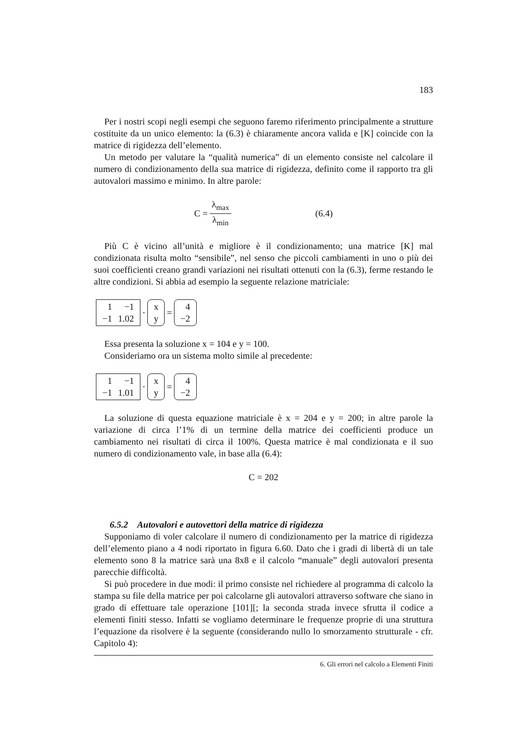183
Per i nostri scopi negli esempi che seguono faremo riferimento principalmente a strutture costituite da un unico elemento: la (6.3) è chiaramente ancora valida e [K] coincide con la matrice di rigidezza dell’elemento.
Un metodo per valutare la “qualità numerica” di un elemento consiste nel calcolare il numero di condizionamento della sua matrice di rigidezza, definito come il rapporto tra gli autovalori massimo e minimo. In altre parole:
C = λ<sub>max</sub> λ<sub>min</sub> (6.4)
Più C è vicino all’unità e migliore è il condizionamento; una matrice [K] mal condizionata risulta molto “sensibile”, nel senso che piccoli cambiamenti in uno o più dei suoi coefficienti creano grandi variazioni nei risultati ottenuti con la (6.3), ferme restando le altre condizioni. Si abbia ad esempio la seguente relazione matriciale:
| 1 | −1 |
| −1 | 1.02 |
·
| x |
| y |
=
| 4 |
| −2 |
Essa presenta la soluzione x = 104 e y = 100.
Consideriamo ora un sistema molto simile al precedente:
| 1 | −1 |
| −1 | 1.01 |
·
| x |
| y |
=
| 4 |
| −2 |
La soluzione di questa equazione matriciale è x = 204 e y = 200; in altre parole la variazione di circa l’1% di un termine della matrice dei coefficienti produce un cambiamento nei risultati di circa il 100%. Questa matrice è mal condizionata e il suo numero di condizionamento vale, in base alla (6.4):
C = 202
6.5.2 Autovalori e autovettori della matrice di rigidezza
Supponiamo di voler calcolare il numero di condizionamento per la matrice di rigidezza dell’elemento piano a 4 nodi riportato in figura 6.60. Dato che i gradi di libertà di un tale elemento sono 8 la matrice sarà una 8x8 e il calcolo “manuale” degli autovalori presenta parecchie difficoltà.
Si può procedere in due modi: il primo consiste nel richiedere al programma di calcolo la stampa su file della matrice per poi calcolarne gli autovalori attraverso software che siano in grado di effettuare tale operazione [101][; la seconda strada invece sfrutta il codice a elementi finiti stesso. Infatti se vogliamo determinare le frequenze proprie di una struttura l’equazione da risolvere è la seguente (considerando nullo lo smorzamento strutturale - cfr. Capitolo 4):
6. Gli errori nel calcolo a Elementi Finiti